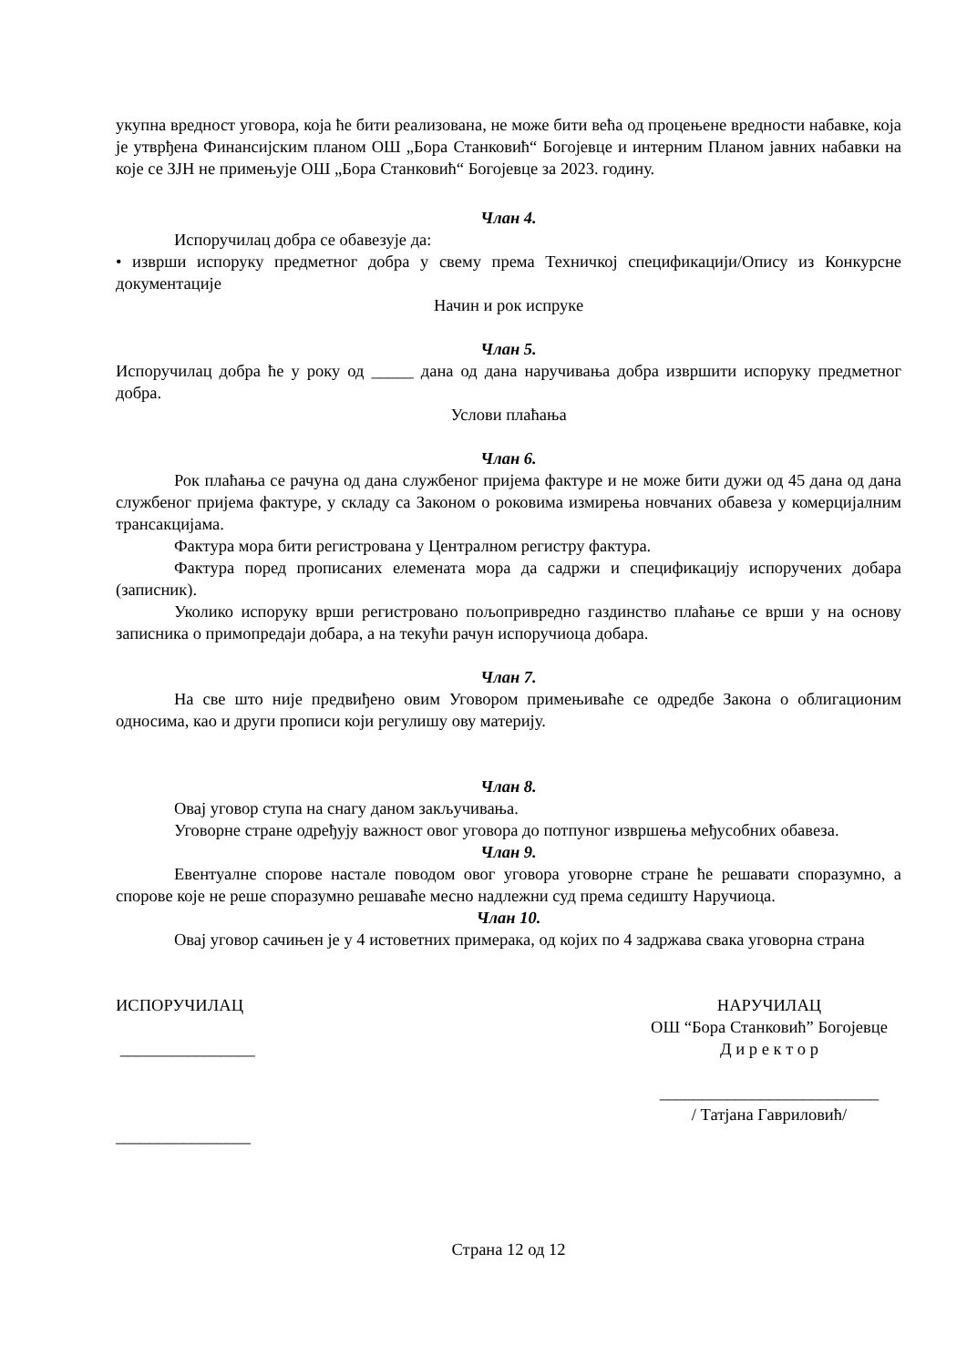укупна вредност уговора, која ће бити реализована, не може бити већа од процењене вредности набавке, која је утврђена Финансијским планом ОШ „Бора Станковић“ Богојевце и интерним Планом јавних набавки на које се ЗЈН не примењује ОШ „Бора Станковић“ Богојевце за 2023. годину.
Члан 4.
Испоручилац добра се обавезује да:
• изврши испоруку предметног добра у свему према Техничкој спецификацији/Опису из Конкурсне документације
Начин и рок испруке
Члан 5.
Испоручилац добра ће у року од _____ дана од дана наручивања добра извршити испоруку предметног добра.
Услови плаћања
Члан 6.
Рок плаћања се рачуна од дана службеног пријема фактуре и не може бити дужи од 45 дана од дана службеног пријема фактуре, у складу са Законом о роковима измирења новчаних обавеза у комерцијалним трансакцијама.
Фактура мора бити регистрована у Централном регистру фактура.
Фактура поред прописаних елемената мора да садржи и спецификацију испоручених добара (записник).
Уколико испоруку врши регистровано пољопривредно газдинство плаћање се врши у на основу записника о примопредаји добара, а на текући рачун испоручиоца добара.
Члан 7.
На све што није предвиђено овим Уговором примењиваће се одредбе Закона о облигационим односима, као и други прописи који регулишу ову материју.
Члан 8.
Овај уговор ступа на снагу даном закључивања.
Уговорне стране одређују важност овог уговора до потпуног извршења међусобних обавеза.
Члан 9.
Евентуалне спорове настале поводом овог уговора уговорне стране ће решавати споразумно, а спорове које не реше споразумно решаваће месно надлежни суд према седишту Наручиоца.
Члан 10.
Овај уговор сачињен је у 4 истоветних примерака, од којих по 4 задржава свака уговорна страна
ИСПОРУЧИЛАЦ
________________
________________
НАРУЧИЛАЦ
ОШ “Бора Станковић” Богојевце
Д и р е к т о р
__________________________
/ Татјана Гавриловић/
Страна 12 од 12